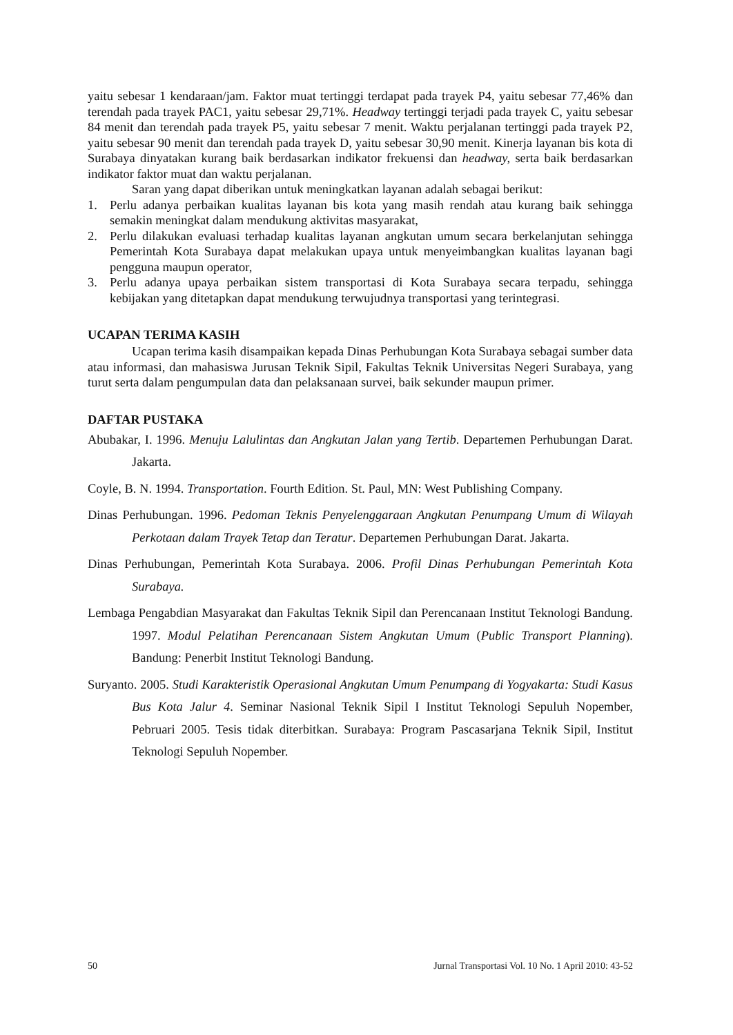yaitu sebesar 1 kendaraan/jam. Faktor muat tertinggi terdapat pada trayek P4, yaitu sebesar 77,46% dan terendah pada trayek PAC1, yaitu sebesar 29,71%. Headway tertinggi terjadi pada trayek C, yaitu sebesar 84 menit dan terendah pada trayek P5, yaitu sebesar 7 menit. Waktu perjalanan tertinggi pada trayek P2, yaitu sebesar 90 menit dan terendah pada trayek D, yaitu sebesar 30,90 menit. Kinerja layanan bis kota di Surabaya dinyatakan kurang baik berdasarkan indikator frekuensi dan headway, serta baik berdasarkan indikator faktor muat dan waktu perjalanan.
Saran yang dapat diberikan untuk meningkatkan layanan adalah sebagai berikut:
1. Perlu adanya perbaikan kualitas layanan bis kota yang masih rendah atau kurang baik sehingga semakin meningkat dalam mendukung aktivitas masyarakat,
2. Perlu dilakukan evaluasi terhadap kualitas layanan angkutan umum secara berkelanjutan sehingga Pemerintah Kota Surabaya dapat melakukan upaya untuk menyeimbangkan kualitas layanan bagi pengguna maupun operator,
3. Perlu adanya upaya perbaikan sistem transportasi di Kota Surabaya secara terpadu, sehingga kebijakan yang ditetapkan dapat mendukung terwujudnya transportasi yang terintegrasi.
UCAPAN TERIMA KASIH
Ucapan terima kasih disampaikan kepada Dinas Perhubungan Kota Surabaya sebagai sumber data atau informasi, dan mahasiswa Jurusan Teknik Sipil, Fakultas Teknik Universitas Negeri Surabaya, yang turut serta dalam pengumpulan data dan pelaksanaan survei, baik sekunder maupun primer.
DAFTAR PUSTAKA
Abubakar, I. 1996. Menuju Lalulintas dan Angkutan Jalan yang Tertib. Departemen Perhubungan Darat. Jakarta.
Coyle, B. N. 1994. Transportation. Fourth Edition. St. Paul, MN: West Publishing Company.
Dinas Perhubungan. 1996. Pedoman Teknis Penyelenggaraan Angkutan Penumpang Umum di Wilayah Perkotaan dalam Trayek Tetap dan Teratur. Departemen Perhubungan Darat. Jakarta.
Dinas Perhubungan, Pemerintah Kota Surabaya. 2006. Profil Dinas Perhubungan Pemerintah Kota Surabaya.
Lembaga Pengabdian Masyarakat dan Fakultas Teknik Sipil dan Perencanaan Institut Teknologi Bandung. 1997. Modul Pelatihan Perencanaan Sistem Angkutan Umum (Public Transport Planning). Bandung: Penerbit Institut Teknologi Bandung.
Suryanto. 2005. Studi Karakteristik Operasional Angkutan Umum Penumpang di Yogyakarta: Studi Kasus Bus Kota Jalur 4. Seminar Nasional Teknik Sipil I Institut Teknologi Sepuluh Nopember, Pebruari 2005. Tesis tidak diterbitkan. Surabaya: Program Pascasarjana Teknik Sipil, Institut Teknologi Sepuluh Nopember.
50 Jurnal Transportasi Vol. 10 No. 1 April 2010: 43-52